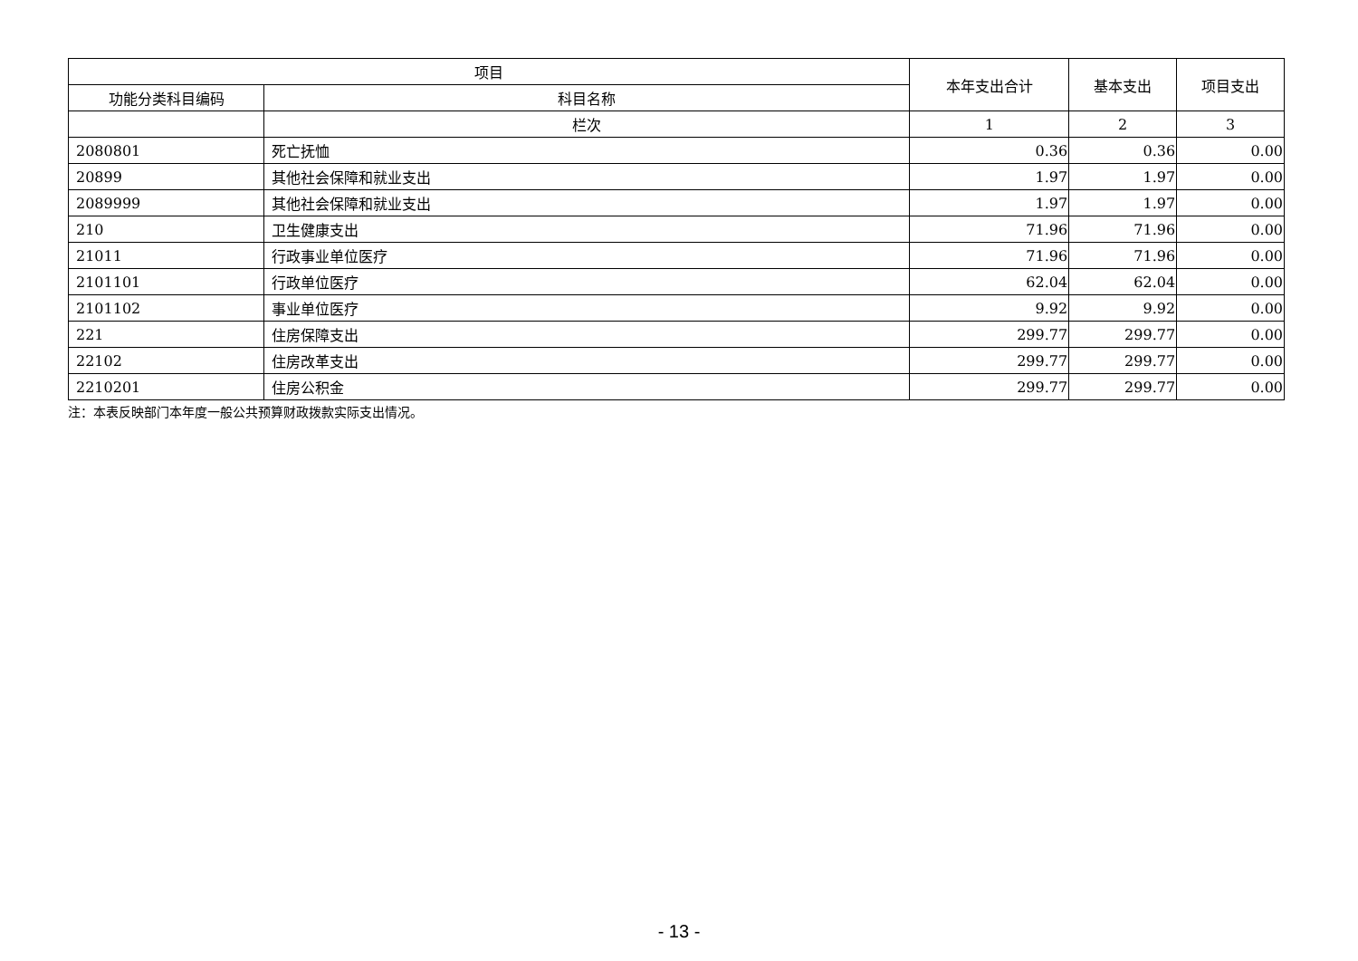| 项目 | | 本年支出合计 | 基本支出 | 项目支出 |
| --- | --- | --- | --- | --- |
| 功能分类科目编码 | 科目名称 | | | |
| | 栏次 | 1 | 2 | 3 |
| 2080801 | 死亡抚恤 | 0.36 | 0.36 | 0.00 |
| 20899 | 其他社会保障和就业支出 | 1.97 | 1.97 | 0.00 |
| 2089999 | 其他社会保障和就业支出 | 1.97 | 1.97 | 0.00 |
| 210 | 卫生健康支出 | 71.96 | 71.96 | 0.00 |
| 21011 | 行政事业单位医疗 | 71.96 | 71.96 | 0.00 |
| 2101101 | 行政单位医疗 | 62.04 | 62.04 | 0.00 |
| 2101102 | 事业单位医疗 | 9.92 | 9.92 | 0.00 |
| 221 | 住房保障支出 | 299.77 | 299.77 | 0.00 |
| 22102 | 住房改革支出 | 299.77 | 299.77 | 0.00 |
| 2210201 | 住房公积金 | 299.77 | 299.77 | 0.00 |
注：本表反映部门本年度一般公共预算财政拨款实际支出情况。
- 13 -